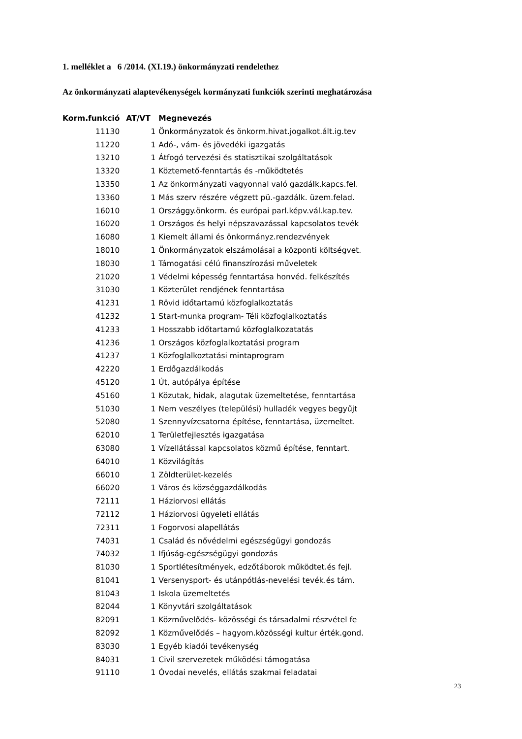1. melléklet a 6 /2014. (XI.19.) önkormányzati rendelethez
Az önkormányzati alaptevékenységek kormányzati funkciók szerinti meghatározása
| Korm.funkció | AT/VT | Megnevezés |
| --- | --- | --- |
| 11130 | 1 | Önkormányzatok és önkorm.hivat.jogalkot.ált.ig.tev |
| 11220 | 1 | Adó-, vám- és jövedéki igazgatás |
| 13210 | 1 | Átfogó tervezési és statisztikai szolgáltatások |
| 13320 | 1 | Köztemető-fenntartás és -működtetés |
| 13350 | 1 | Az önkormányzati vagyonnal való gazdálk.kapcs.fel. |
| 13360 | 1 | Más szerv részére végzett pü.-gazdálk. üzem.felad. |
| 16010 | 1 | Országgy.önkorm. és európai parl.képv.vál.kap.tev. |
| 16020 | 1 | Országos és helyi népszavazással kapcsolatos tevék |
| 16080 | 1 | Kiemelt állami és önkormányz.rendezvények |
| 18010 | 1 | Önkormányzatok elszámolásai a központi költségvet. |
| 18030 | 1 | Támogatási célú finanszírozási műveletek |
| 21020 | 1 | Védelmi képesség fenntartása honvéd. felkészítés |
| 31030 | 1 | Közterület rendjének fenntartása |
| 41231 | 1 | Rövid időtartamú közfoglalkoztatás |
| 41232 | 1 | Start-munka program- Téli közfoglalkoztatás |
| 41233 | 1 | Hosszabb időtartamú közfoglalkozatatás |
| 41236 | 1 | Országos közfoglalkoztatási program |
| 41237 | 1 | Közfoglalkoztatási mintaprogram |
| 42220 | 1 | Erdőgazdálkodás |
| 45120 | 1 | Út, autópálya építése |
| 45160 | 1 | Közutak, hidak, alagutak üzemeltetése, fenntartása |
| 51030 | 1 | Nem veszélyes (települési) hulladék vegyes begyűjt |
| 52080 | 1 | Szennyvízcsatorna építése, fenntartása, üzemeltet. |
| 62010 | 1 | Területfejlesztés igazgatása |
| 63080 | 1 | Vízellátással kapcsolatos közmű építése, fenntart. |
| 64010 | 1 | Közvilágítás |
| 66010 | 1 | Zöldterület-kezelés |
| 66020 | 1 | Város és községgazdálkodás |
| 72111 | 1 | Háziorvosi ellátás |
| 72112 | 1 | Háziorvosi ügyeleti ellátás |
| 72311 | 1 | Fogorvosi alapellátás |
| 74031 | 1 | Család és nővédelmi egészségügyi gondozás |
| 74032 | 1 | Ifjúság-egészségügyi gondozás |
| 81030 | 1 | Sportlétesítmények, edzőtáborok működtet.és fejl. |
| 81041 | 1 | Versenysport- és utánpótlás-nevelési tevék.és tám. |
| 81043 | 1 | Iskola üzemeltetés |
| 82044 | 1 | Könyvtári szolgáltatások |
| 82091 | 1 | Közművelődés- közösségi és társadalmi részvétel fe |
| 82092 | 1 | Közművelődés – hagyom.közösségi kultur érték.gond. |
| 83030 | 1 | Egyéb kiadói tevékenység |
| 84031 | 1 | Civil szervezetek működési támogatása |
| 91110 | 1 | Óvodai nevelés, ellátás szakmai feladatai |
23